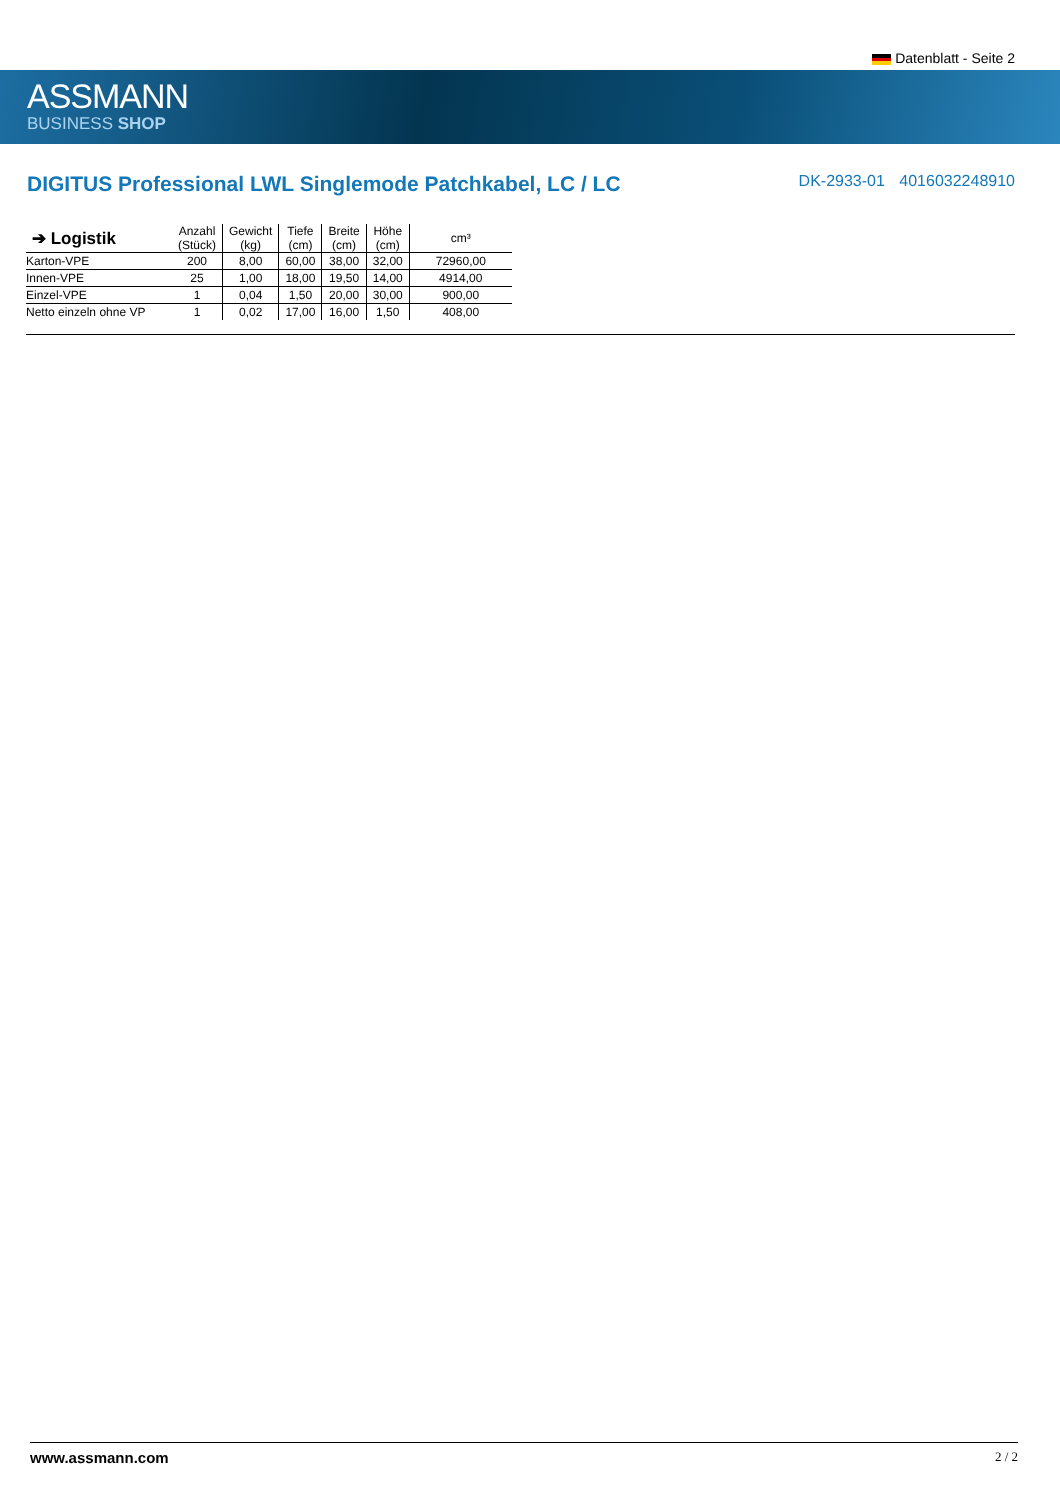Datenblatt - Seite 2
ASSMANN
BUSINESS SHOP
DIGITUS Professional LWL Singlemode Patchkabel, LC / LC
DK-2933-01 4016032248910
| ➔ Logistik | Anzahl (Stück) | Gewicht (kg) | Tiefe (cm) | Breite (cm) | Höhe (cm) | cm³ |
| --- | --- | --- | --- | --- | --- | --- |
| Karton-VPE | 200 | 8,00 | 60,00 | 38,00 | 32,00 | 72960,00 |
| Innen-VPE | 25 | 1,00 | 18,00 | 19,50 | 14,00 | 4914,00 |
| Einzel-VPE | 1 | 0,04 | 1,50 | 20,00 | 30,00 | 900,00 |
| Netto einzeln ohne VP | 1 | 0,02 | 17,00 | 16,00 | 1,50 | 408,00 |
www.assmann.com 2 / 2